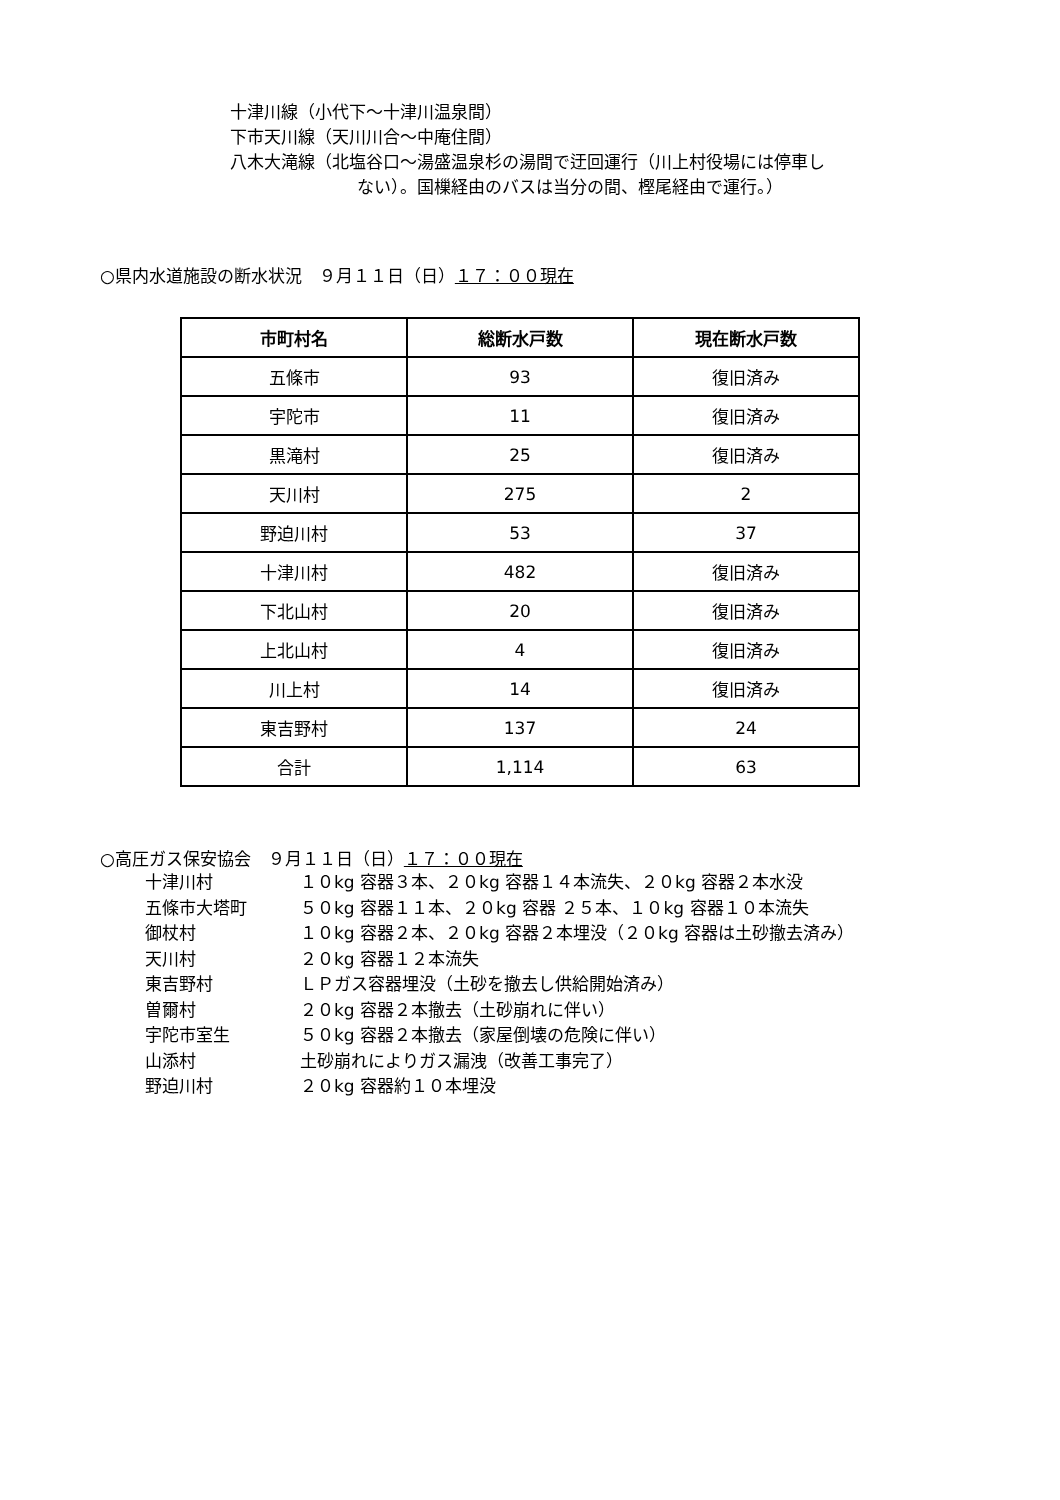十津川線（小代下～十津川温泉間）
下市天川線（天川川合～中庵住間）
八木大滝線（北塩谷口～湯盛温泉杉の湯間で迂回運行（川上村役場には停車し
ない）。国樔経由のバスは当分の間、樫尾経由で運行。）
○県内水道施設の断水状況　９月１１日（日）１７：００現在
| 市町村名 | 総断水戸数 | 現在断水戸数 |
| --- | --- | --- |
| 五條市 | 93 | 復旧済み |
| 宇陀市 | 11 | 復旧済み |
| 黒滝村 | 25 | 復旧済み |
| 天川村 | 275 | 2 |
| 野迫川村 | 53 | 37 |
| 十津川村 | 482 | 復旧済み |
| 下北山村 | 20 | 復旧済み |
| 上北山村 | 4 | 復旧済み |
| 川上村 | 14 | 復旧済み |
| 東吉野村 | 137 | 24 |
| 合計 | 1,114 | 63 |
○高圧ガス保安協会　９月１１日（日）１７：００現在
十津川村 １０kg 容器３本、２０kg 容器１４本流失、２０kg 容器２本水没
五條市大塔町 ５０kg 容器１１本、２０kg 容器 ２５本、１０kg 容器１０本流失
御杖村 １０kg 容器２本、２０kg 容器２本埋没（２０kg 容器は土砂撤去済み）
天川村 ２０kg 容器１２本流失
東吉野村 ＬＰガス容器埋没（土砂を撤去し供給開始済み）
曽爾村 ２０kg 容器２本撤去（土砂崩れに伴い）
宇陀市室生 ５０kg 容器２本撤去（家屋倒壊の危険に伴い）
山添村 土砂崩れによりガス漏洩（改善工事完了）
野迫川村 ２０kg 容器約１０本埋没